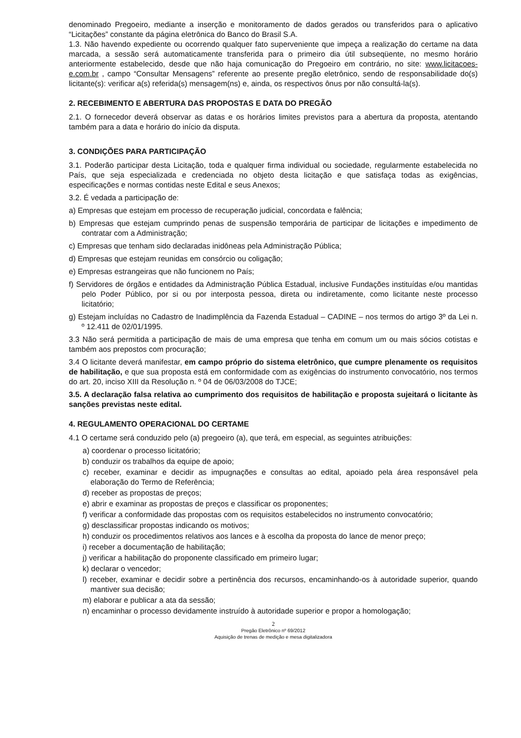denominado Pregoeiro, mediante a inserção e monitoramento de dados gerados ou transferidos para o aplicativo “Licitações” constante da página eletrônica do Banco do Brasil S.A.
1.3. Não havendo expediente ou ocorrendo qualquer fato superveniente que impeça a realização do certame na data marcada, a sessão será automaticamente transferida para o primeiro dia útil subseqüente, no mesmo horário anteriormente estabelecido, desde que não haja comunicação do Pregoeiro em contrário, no site: www.licitacoes-e.com.br , campo “Consultar Mensagens” referente ao presente pregão eletrônico, sendo de responsabilidade do(s) licitante(s): verificar a(s) referida(s) mensagem(ns) e, ainda, os respectivos ônus por não consultá-la(s).
2. RECEBIMENTO E ABERTURA DAS PROPOSTAS E DATA DO PREGÃO
2.1. O fornecedor deverá observar as datas e os horários limites previstos para a abertura da proposta, atentando também para a data e horário do início da disputa.
3. CONDIÇÕES PARA PARTICIPAÇÃO
3.1. Poderão participar desta Licitação, toda e qualquer firma individual ou sociedade, regularmente estabelecida no País, que seja especializada e credenciada no objeto desta licitação e que satisfaça todas as exigências, especificações e normas contidas neste Edital e seus Anexos;
3.2. É vedada a participação de:
a) Empresas que estejam em processo de recuperação judicial, concordata e falência;
b) Empresas que estejam cumprindo penas de suspensão temporária de participar de licitações e impedimento de contratar com a Administração;
c) Empresas que tenham sido declaradas inidôneas pela Administração Pública;
d) Empresas que estejam reunidas em consórcio ou coligação;
e) Empresas estrangeiras que não funcionem no País;
f) Servidores de órgãos e entidades da Administração Pública Estadual, inclusive Fundações instituídas e/ou mantidas pelo Poder Público, por si ou por interposta pessoa, direta ou indiretamente, como licitante neste processo licitatório;
g) Estejam incluídas no Cadastro de Inadimplência da Fazenda Estadual – CADINE – nos termos do artigo 3º da Lei n. º 12.411 de 02/01/1995.
3.3 Não será permitida a participação de mais de uma empresa que tenha em comum um ou mais sócios cotistas e também aos prepostos com procuração;
3.4 O licitante deverá manifestar, em campo próprio do sistema eletrônico, que cumpre plenamente os requisitos de habilitação, e que sua proposta está em conformidade com as exigências do instrumento convocatório, nos termos do art. 20, inciso XIII da Resolução n. º 04 de 06/03/2008 do TJCE;
3.5. A declaração falsa relativa ao cumprimento dos requisitos de habilitação e proposta sujeitará o licitante às sanções previstas neste edital.
4. REGULAMENTO OPERACIONAL DO CERTAME
4.1 O certame será conduzido pelo (a) pregoeiro (a), que terá, em especial, as seguintes atribuições:
a) coordenar o processo licitatório;
b) conduzir os trabalhos da equipe de apoio;
c) receber, examinar e decidir as impugnações e consultas ao edital, apoiado pela área responsável pela elaboração do Termo de Referência;
d) receber as propostas de preços;
e) abrir e examinar as propostas de preços e classificar os proponentes;
f) verificar a conformidade das propostas com os requisitos estabelecidos no instrumento convocatório;
g) desclassificar propostas indicando os motivos;
h) conduzir os procedimentos relativos aos lances e à escolha da proposta do lance de menor preço;
i) receber a documentação de habilitação;
j) verificar a habilitação do proponente classificado em primeiro lugar;
k) declarar o vencedor;
l) receber, examinar e decidir sobre a pertinência dos recursos, encaminhando-os à autoridade superior, quando mantiver sua decisão;
m) elaborar e publicar a ata da sessão;
n) encaminhar o processo devidamente instruído à autoridade superior e propor a homologação;
2
Pregão Eletrônico nº 69/2012
Aquisição de trenas de medição e mesa digitalizadora